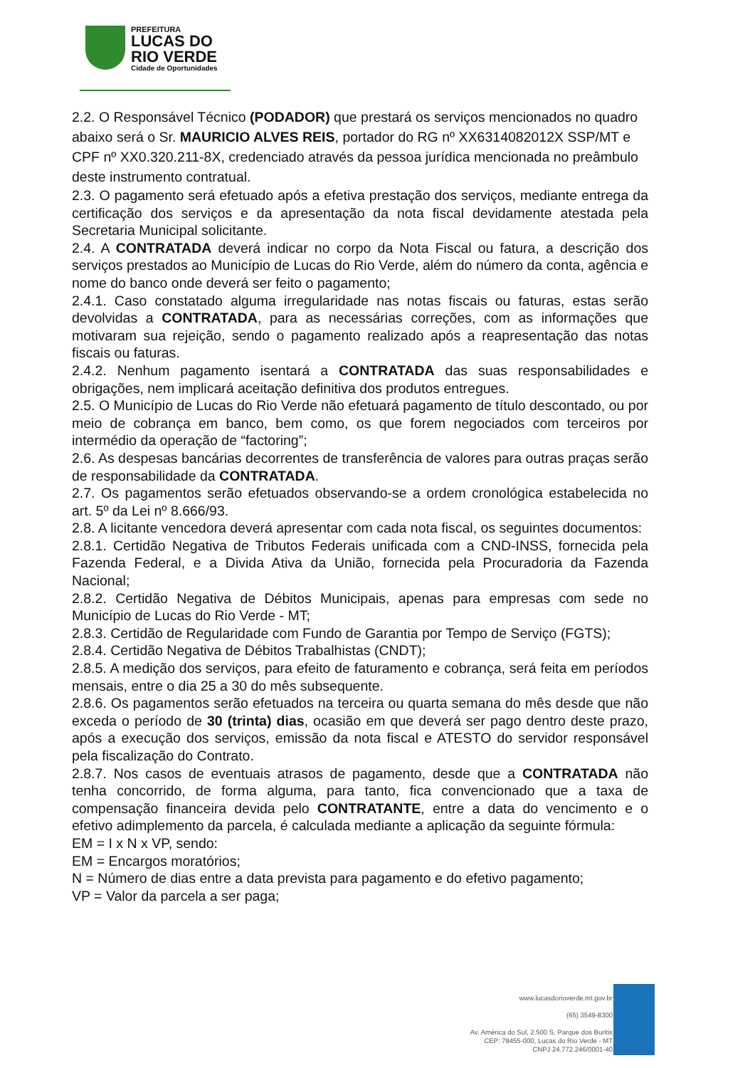PREFEITURA
LUCAS DO
RIO VERDE
Cidade de Oportunidades
2.2. O Responsável Técnico (PODADOR) que prestará os serviços mencionados no quadro abaixo será o Sr. MAURICIO ALVES REIS, portador do RG nº XX6314082012X SSP/MT e CPF nº XX0.320.211-8X, credenciado através da pessoa jurídica mencionada no preâmbulo deste instrumento contratual.
2.3. O pagamento será efetuado após a efetiva prestação dos serviços, mediante entrega da certificação dos serviços e da apresentação da nota fiscal devidamente atestada pela Secretaria Municipal solicitante.
2.4. A CONTRATADA deverá indicar no corpo da Nota Fiscal ou fatura, a descrição dos serviços prestados ao Município de Lucas do Rio Verde, além do número da conta, agência e nome do banco onde deverá ser feito o pagamento;
2.4.1. Caso constatado alguma irregularidade nas notas fiscais ou faturas, estas serão devolvidas a CONTRATADA, para as necessárias correções, com as informações que motivaram sua rejeição, sendo o pagamento realizado após a reapresentação das notas fiscais ou faturas.
2.4.2. Nenhum pagamento isentará a CONTRATADA das suas responsabilidades e obrigações, nem implicará aceitação definitiva dos produtos entregues.
2.5. O Município de Lucas do Rio Verde não efetuará pagamento de título descontado, ou por meio de cobrança em banco, bem como, os que forem negociados com terceiros por intermédio da operação de “factoring”;
2.6. As despesas bancárias decorrentes de transferência de valores para outras praças serão de responsabilidade da CONTRATADA.
2.7. Os pagamentos serão efetuados observando-se a ordem cronológica estabelecida no art. 5º da Lei nº 8.666/93.
2.8. A licitante vencedora deverá apresentar com cada nota fiscal, os seguintes documentos:
2.8.1. Certidão Negativa de Tributos Federais unificada com a CND-INSS, fornecida pela Fazenda Federal, e a Divida Ativa da União, fornecida pela Procuradoria da Fazenda Nacional;
2.8.2. Certidão Negativa de Débitos Municipais, apenas para empresas com sede no Município de Lucas do Rio Verde - MT;
2.8.3. Certidão de Regularidade com Fundo de Garantia por Tempo de Serviço (FGTS);
2.8.4. Certidão Negativa de Débitos Trabalhistas (CNDT);
2.8.5. A medição dos serviços, para efeito de faturamento e cobrança, será feita em períodos mensais, entre o dia 25 a 30 do mês subsequente.
2.8.6. Os pagamentos serão efetuados na terceira ou quarta semana do mês desde que não exceda o período de 30 (trinta) dias, ocasião em que deverá ser pago dentro deste prazo, após a execução dos serviços, emissão da nota fiscal e ATESTO do servidor responsável pela fiscalização do Contrato.
2.8.7. Nos casos de eventuais atrasos de pagamento, desde que a CONTRATADA não tenha concorrido, de forma alguma, para tanto, fica convencionado que a taxa de compensação financeira devida pelo CONTRATANTE, entre a data do vencimento e o efetivo adimplemento da parcela, é calculada mediante a aplicação da seguinte fórmula:
EM = I x N x VP, sendo:
EM = Encargos moratórios;
N = Número de dias entre a data prevista para pagamento e do efetivo pagamento;
VP = Valor da parcela a ser paga;
www.lucasdorioverde.mt.gov.br
(65) 3549-8300
Av. América do Sul, 2.500 S, Parque dos Buritis
CEP: 78455-000, Lucas do Rio Verde - MT
CNPJ 24.772.246/0001-40